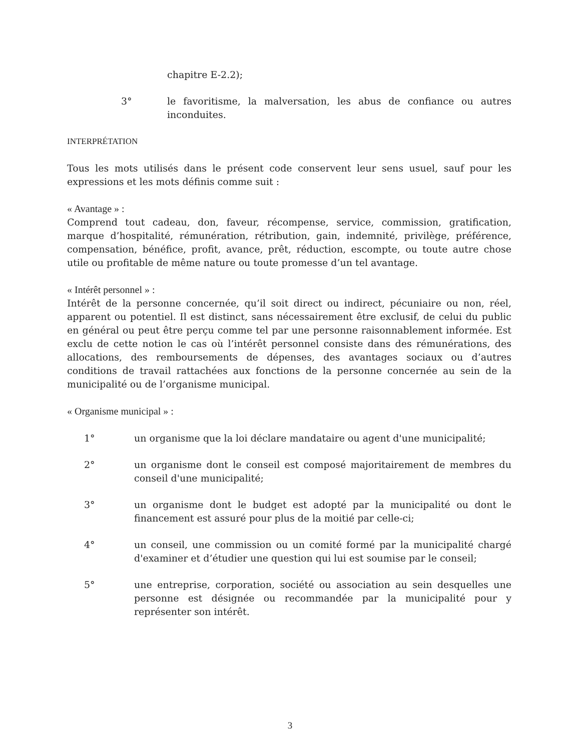chapitre E-2.2);
3° le favoritisme, la malversation, les abus de confiance ou autres inconduites.
INTERPRÉTATION
Tous les mots utilisés dans le présent code conservent leur sens usuel, sauf pour les expressions et les mots définis comme suit :
« Avantage » :
Comprend tout cadeau, don, faveur, récompense, service, commission, gratification, marque d’hospitalité, rémunération, rétribution, gain, indemnité, privilège, préférence, compensation, bénéfice, profit, avance, prêt, réduction, escompte, ou toute autre chose utile ou profitable de même nature ou toute promesse d’un tel avantage.
« Intérêt personnel » :
Intérêt de la personne concernée, qu’il soit direct ou indirect, pécuniaire ou non, réel, apparent ou potentiel. Il est distinct, sans nécessairement être exclusif, de celui du public en général ou peut être perçu comme tel par une personne raisonnablement informée. Est exclu de cette notion le cas où l’intérêt personnel consiste dans des rémunérations, des allocations, des remboursements de dépenses, des avantages sociaux ou d’autres conditions de travail rattachées aux fonctions de la personne concernée au sein de la municipalité ou de l’organisme municipal.
« Organisme municipal » :
1° un organisme que la loi déclare mandataire ou agent d'une municipalité;
2° un organisme dont le conseil est composé majoritairement de membres du conseil d'une municipalité;
3° un organisme dont le budget est adopté par la municipalité ou dont le financement est assuré pour plus de la moitié par celle-ci;
4° un conseil, une commission ou un comité formé par la municipalité chargé d'examiner et d’étudier une question qui lui est soumise par le conseil;
5° une entreprise, corporation, société ou association au sein desquelles une personne est désignée ou recommandée par la municipalité pour y représenter son intérêt.
3